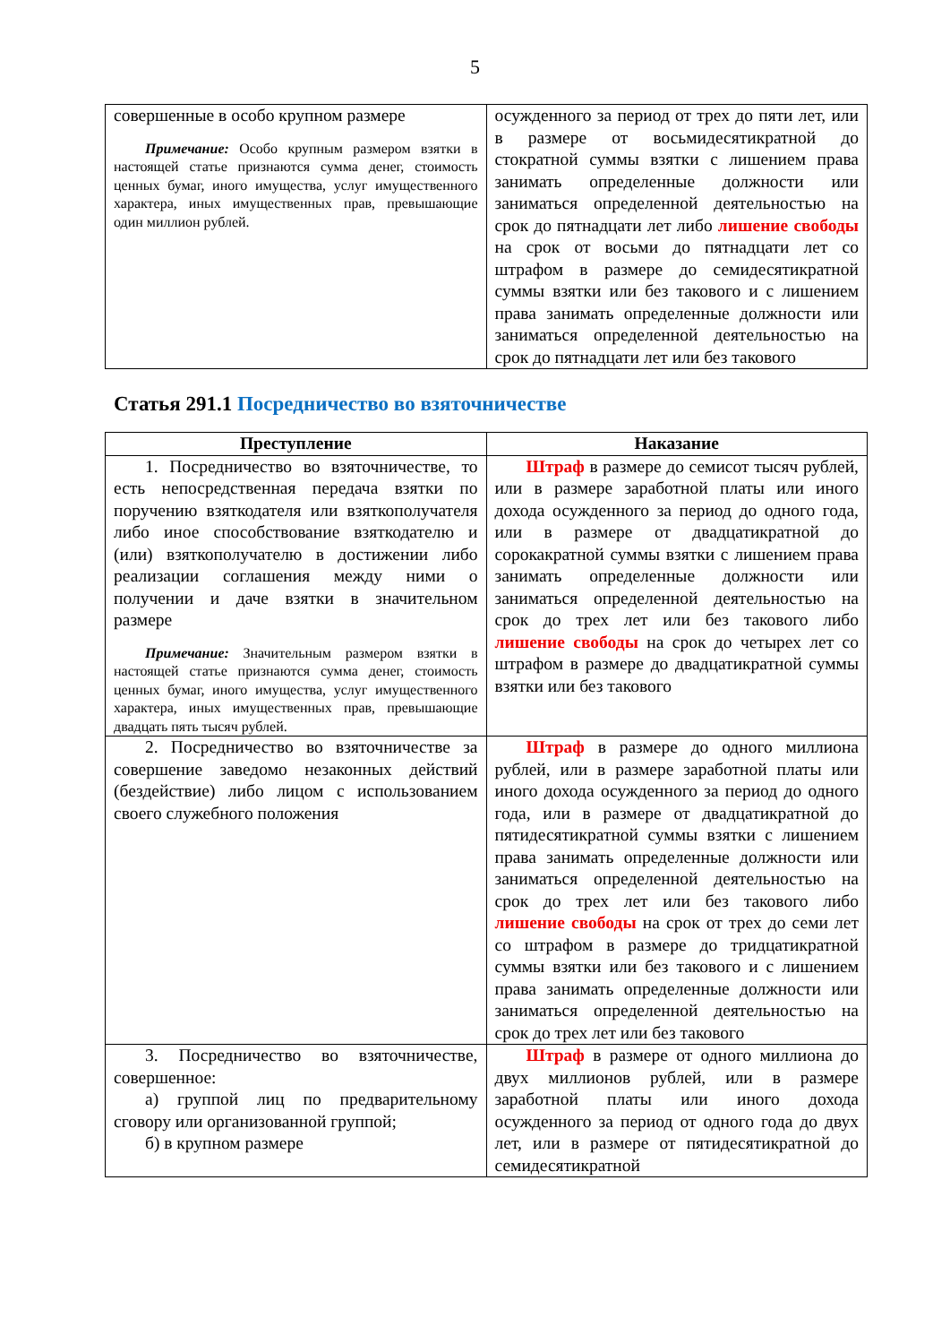5
| совершенные в особо крупном размере Примечание: Особо крупным размером взятки в настоящей статье признаются сумма денег, стоимость ценных бумаг, иного имущества, услуг имущественного характера, иных имущественных прав, превышающие один миллион рублей. | осужденного за период от трех до пяти лет, или в размере от восьмидесятикратной до стократной суммы взятки с лишением права занимать определенные должности или заниматься определенной деятельностью на срок до пятнадцати лет либо лишение свободы на срок от восьми до пятнадцати лет со штрафом в размере до семидесятикратной суммы взятки или без такового и с лишением права занимать определенные должности или заниматься определенной деятельностью на срок до пятнадцати лет или без такового |
Статья 291.1 Посредничество во взяточничестве
| Преступление | Наказание |
| --- | --- |
| 1. Посредничество во взяточничестве, то есть непосредственная передача взятки по поручению взяткодателя или взяткополучателя либо иное способствование взяткодателю и (или) взяткополучателю в достижении либо реализации соглашения между ними о получении и даче взятки в значительном размере Примечание: Значительным размером взятки в настоящей статье признаются сумма денег, стоимость ценных бумаг, иного имущества, услуг имущественного характера, иных имущественных прав, превышающие двадцать пять тысяч рублей. | Штраф в размере до семисот тысяч рублей, или в размере заработной платы или иного дохода осужденного за период до одного года, или в размере от двадцатикратной до сорокакратной суммы взятки с лишением права занимать определенные должности или заниматься определенной деятельностью на срок до трех лет или без такового либо лишение свободы на срок до четырех лет со штрафом в размере до двадцатикратной суммы взятки или без такового |
| 2. Посредничество во взяточничестве за совершение заведомо незаконных действий (бездействие) либо лицом с использованием своего служебного положения | Штраф в размере до одного миллиона рублей, или в размере заработной платы или иного дохода осужденного за период до одного года, или в размере от двадцатикратной до пятидесятикратной суммы взятки с лишением права занимать определенные должности или заниматься определенной деятельностью на срок до трех лет или без такового либо лишение свободы на срок от трех до семи лет со штрафом в размере до тридцатикратной суммы взятки или без такового и с лишением права занимать определенные должности или заниматься определенной деятельностью на срок до трех лет или без такового |
| 3. Посредничество во взяточничестве, совершенное: а) группой лиц по предварительному сговору или организованной группой; б) в крупном размере | Штраф в размере от одного миллиона до двух миллионов рублей, или в размере заработной платы или иного дохода осужденного за период от одного года до двух лет, или в размере от пятидесятикратной до семидесятикратной |